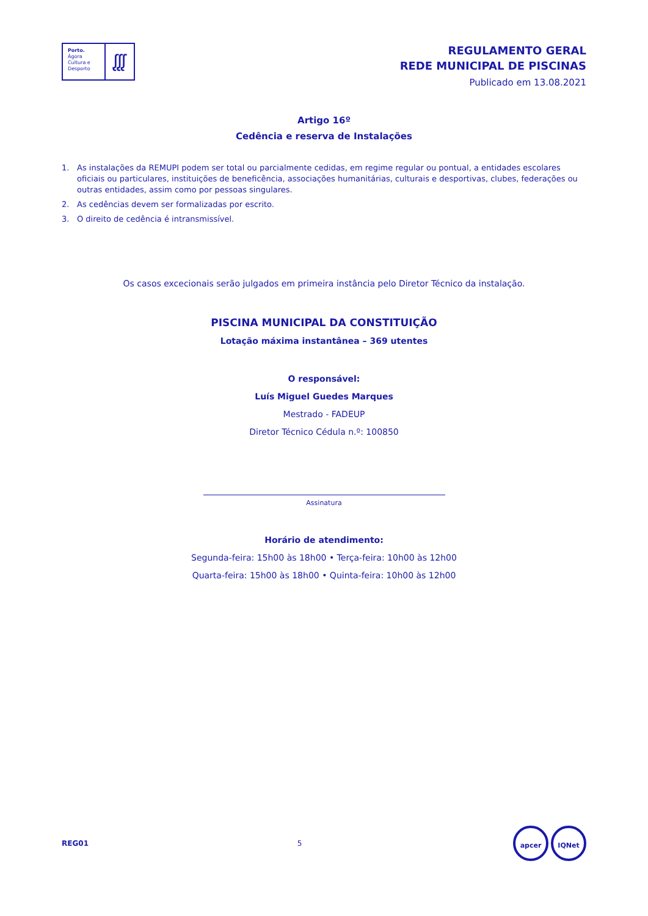Porto.
Ágora
Cultura e
Desporto
ᶘᶘᶘ
REGULAMENTO GERAL
REDE MUNICIPAL DE PISCINAS
Publicado em 13.08.2021
Artigo 16º
Cedência e reserva de Instalações
1. As instalações da REMUPI podem ser total ou parcialmente cedidas, em regime regular ou pontual, a entidades escolares oficiais ou particulares, instituições de beneficência, associações humanitárias, culturais e desportivas, clubes, federações ou outras entidades, assim como por pessoas singulares.
2. As cedências devem ser formalizadas por escrito.
3. O direito de cedência é intransmissível.
Os casos excecionais serão julgados em primeira instância pelo Diretor Técnico da instalação.
PISCINA MUNICIPAL DA CONSTITUIÇÃO
Lotação máxima instantânea – 369 utentes
O responsável:
Luís Miguel Guedes Marques
Mestrado - FADEUP
Diretor Técnico Cédula n.º: 100850
Assinatura
Horário de atendimento:
Segunda-feira: 15h00 às 18h00 • Terça-feira: 10h00 às 12h00
Quarta-feira: 15h00 às 18h00 • Quinta-feira: 10h00 às 12h00
REG01 5 apcer IQNet